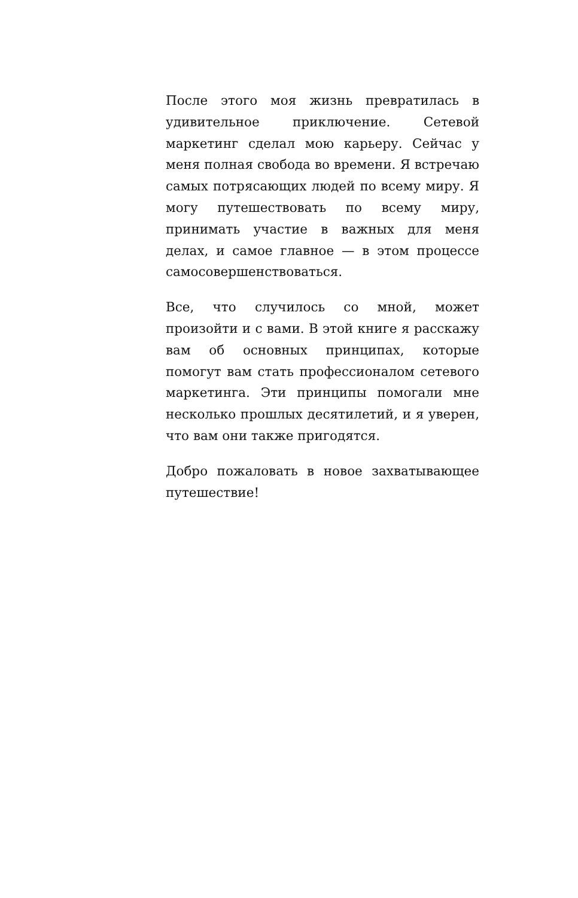После этого моя жизнь превратилась в удивительное приключение. Сетевой маркетинг сделал мою карьеру. Сейчас у меня полная свобода во времени. Я встречаю самых потрясающих людей по всему миру. Я могу путешествовать по всему миру, принимать участие в важных для меня делах, и самое главное — в этом процессе самосовершенствоваться.
Все, что случилось со мной, может произойти и с вами. В этой книге я расскажу вам об основных принципах, которые помогут вам стать профессионалом сетевого маркетинга. Эти принципы помогали мне несколько прошлых десятилетий, и я уверен, что вам они также пригодятся.
Добро пожаловать в новое захватывающее путешествие!